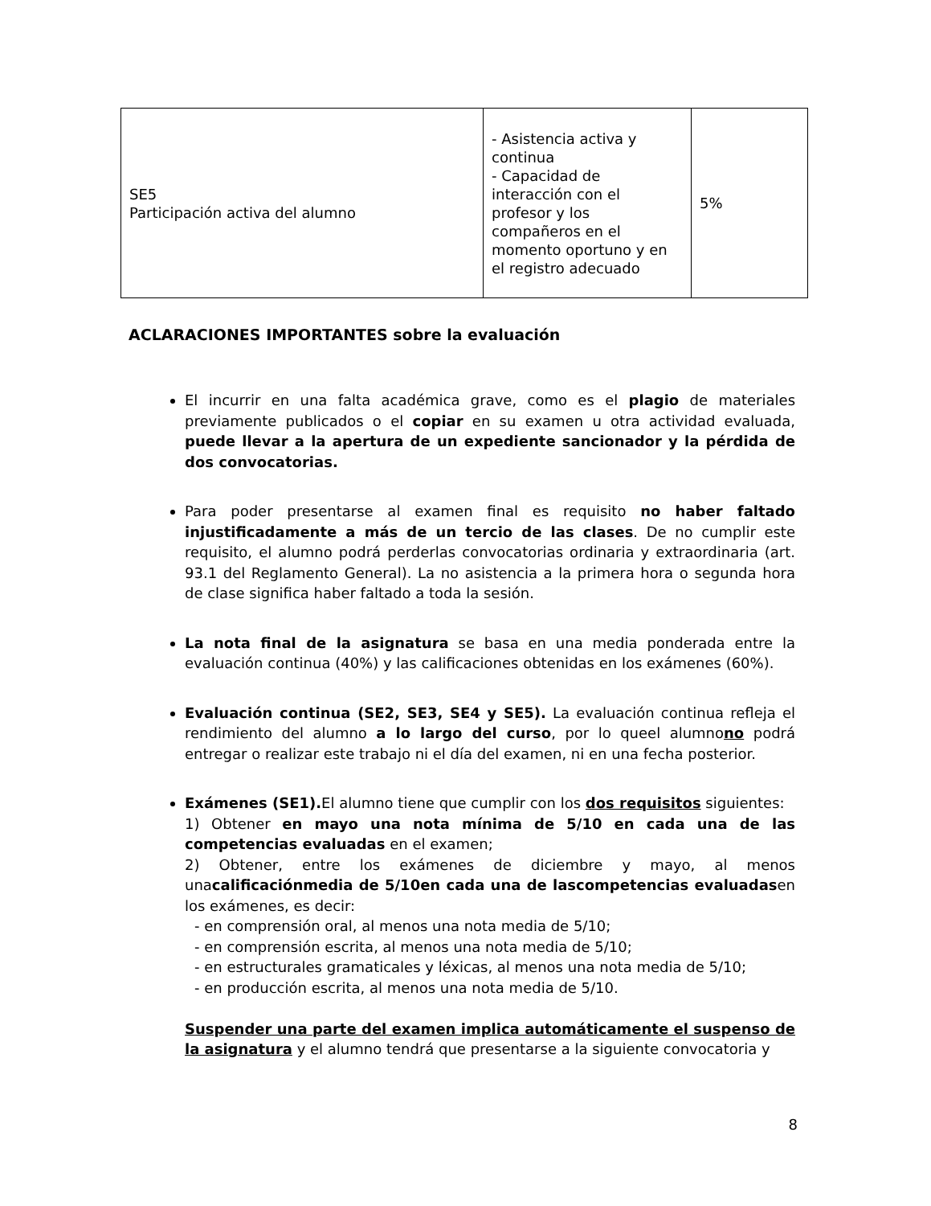| SE5 Participación activa del alumno | - Asistencia activa y continua - Capacidad de interacción con el profesor y los compañeros en el momento oportuno y en el registro adecuado | 5% |
ACLARACIONES IMPORTANTES sobre la evaluación
El incurrir en una falta académica grave, como es el plagio de materiales previamente publicados o el copiar en su examen u otra actividad evaluada, puede llevar a la apertura de un expediente sancionador y la pérdida de dos convocatorias.
Para poder presentarse al examen final es requisito no haber faltado injustificadamente a más de un tercio de las clases. De no cumplir este requisito, el alumno podrá perderlas convocatorias ordinaria y extraordinaria (art. 93.1 del Reglamento General). La no asistencia a la primera hora o segunda hora de clase significa haber faltado a toda la sesión.
La nota final de la asignatura se basa en una media ponderada entre la evaluación continua (40%) y las calificaciones obtenidas en los exámenes (60%).
Evaluación continua (SE2, SE3, SE4 y SE5). La evaluación continua refleja el rendimiento del alumno a lo largo del curso, por lo queel alumnono podrá entregar o realizar este trabajo ni el día del examen, ni en una fecha posterior.
Exámenes (SE1). El alumno tiene que cumplir con los dos requisitos siguientes:
1) Obtener en mayo una nota mínima de 5/10 en cada una de las competencias evaluadas en el examen;
2) Obtener, entre los exámenes de diciembre y mayo, al menos unacalificaciónmedia de 5/10en cada una de lascompetencias evaluadasen los exámenes, es decir:
- en comprensión oral, al menos una nota media de 5/10;
- en comprensión escrita, al menos una nota media de 5/10;
- en estructurales gramaticales y léxicas, al menos una nota media de 5/10;
- en producción escrita, al menos una nota media de 5/10.
Suspender una parte del examen implica automáticamente el suspenso de la asignatura y el alumno tendrá que presentarse a la siguiente convocatoria y
8